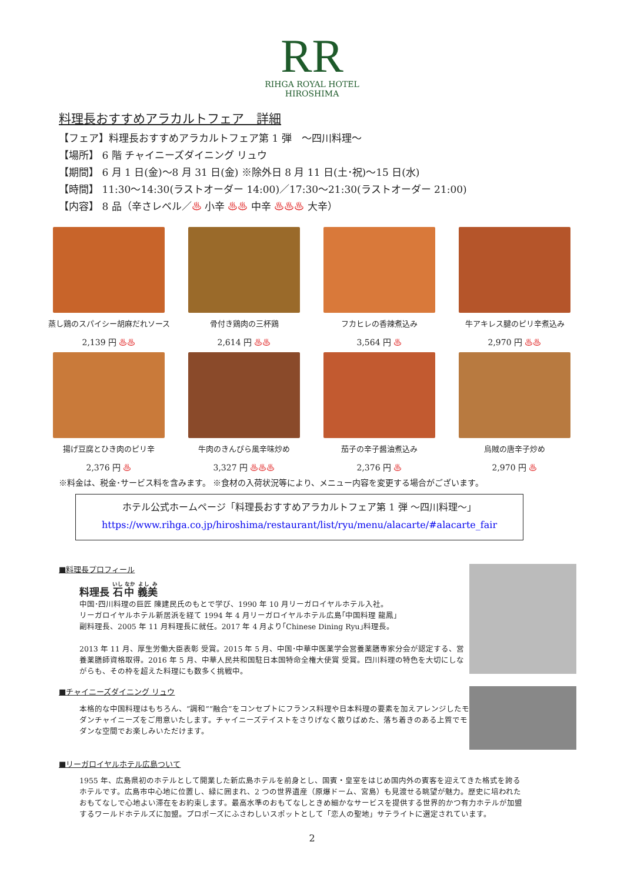RR
RIHGA ROYAL HOTEL
HIROSHIMA
料理長おすすめアラカルトフェア　詳細
【フェア】料理長おすすめアラカルトフェア第 1 弾　～四川料理～
【場所】 6 階 チャイニーズダイニング リュウ
【期間】 6 月 1 日(金)～8 月 31 日(金) ※除外日 8 月 11 日(土･祝)～15 日(水)
【時間】 11:30～14:30(ラストオーダー 14:00)／17:30～21:30(ラストオーダー 21:00)
【内容】 8 品（辛さレベル／♨ 小辛 ♨♨ 中辛 ♨♨♨ 大辛）
蒸し鶏のスパイシー胡麻だれソース
2,139 円 ♨♨
骨付き鶏肉の三杯鶏
2,614 円 ♨♨
フカヒレの香辣煮込み
3,564 円 ♨
牛アキレス腱のピリ辛煮込み
2,970 円 ♨♨
揚げ豆腐とひき肉のピリ辛
2,376 円 ♨
牛肉のきんぴら風辛味炒め
3,327 円 ♨♨♨
茄子の辛子醤油煮込み
2,376 円 ♨
烏賊の唐辛子炒め
2,970 円 ♨
※料金は、税金･サービス料を含みます。 ※食材の入荷状況等により、メニュー内容を変更する場合がございます。
ホテル公式ホームページ「料理長おすすめアラカルトフェア第 1 弾 ～四川料理～」
https://www.rihga.co.jp/hiroshima/restaurant/list/ryu/menu/alacarte/#alacarte_fair
■料理長プロフィール
料理長 石中 義美
中国･四川料理の巨匠 陳建民氏のもとで学び、1990 年 10 月リーガロイヤルホテル入社。
リーガロイヤルホテル新居浜を経て 1994 年 4 月リーガロイヤルホテル広島｢中国料理 龍鳳｣
副料理長、2005 年 11 月料理長に就任。2017 年 4 月より｢Chinese Dining Ryu｣料理長。
2013 年 11 月、厚生労働大臣表彰 受賞。2015 年 5 月、中国･中華中医薬学会営養薬膳専家分会が認定する、営養薬膳師資格取得。2016 年 5 月、中華人民共和国駐日本国特命全権大使賞 受賞。四川料理の特色を大切にしながらも、その枠を超えた料理にも数多く挑戦中。
■チャイニーズダイニング リュウ
本格的な中国料理はもちろん、“調和”“融合”をコンセプトにフランス料理や日本料理の要素を加えアレンジしたモダンチャイニーズをご用意いたします。チャイニーズテイストをさりげなく散りばめた、落ち着きのある上質でモダンな空間でお楽しみいただけます。
■リーガロイヤルホテル広島ついて
1955 年、広島県初のホテルとして開業した新広島ホテルを前身とし、国賓・皇室をはじめ国内外の賓客を迎えてきた格式を誇るホテルです。広島市中心地に位置し、緑に囲まれ、2 つの世界遺産（原爆ドーム、宮島）も見渡せる眺望が魅力。歴史に培われたおもてなしで心地よい滞在をお約束します。最高水準のおもてなしときめ細かなサービスを提供する世界的かつ有力ホテルが加盟するワールドホテルズに加盟。プロポーズにふさわしいスポットとして「恋人の聖地」サテライトに選定されています。
2